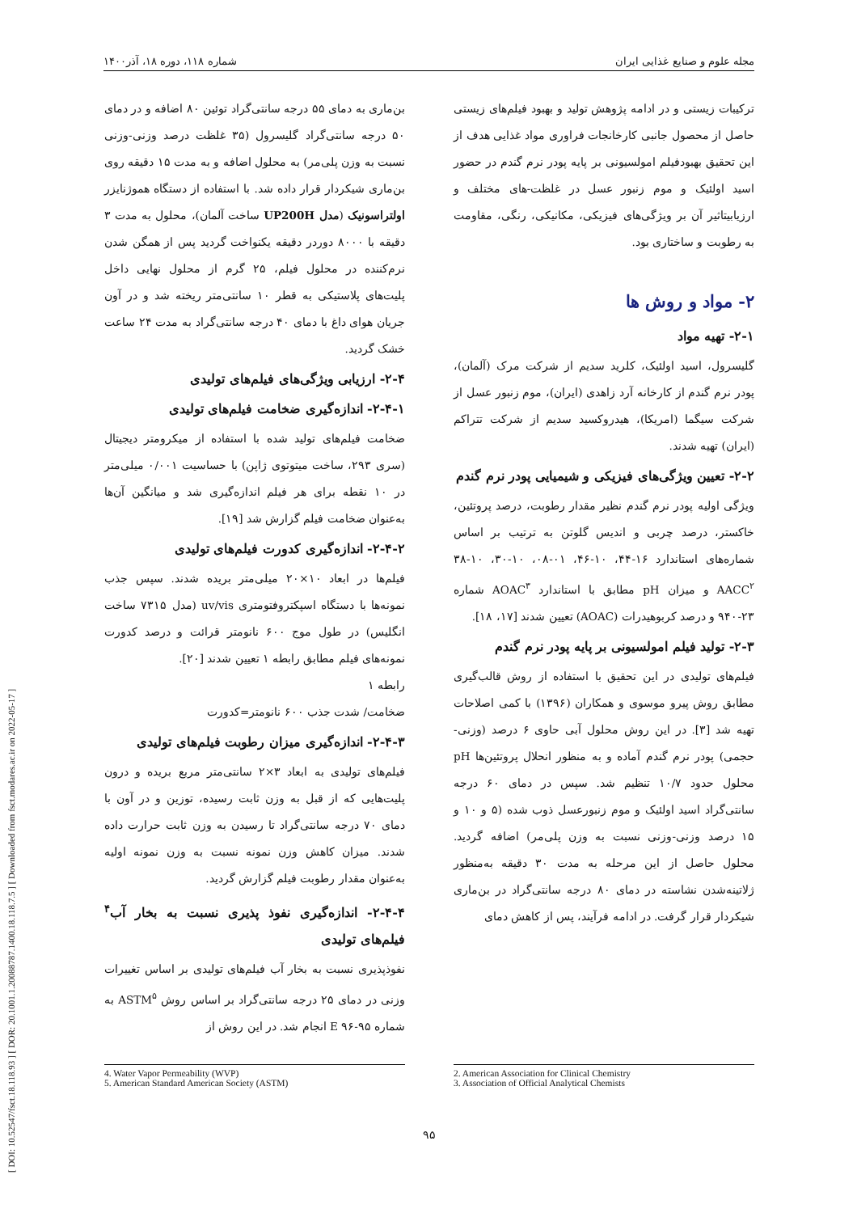[ DOI: 10.52547/fsct.18.118.93 ] [ DOR: 20.1001.1.20088787.1400.18.118.7.5 ] [ Downloaded from fsct.modares.ac.ir on 2022-05-17 ]
مجله علوم و صنایع غذایی ایران شماره ۱۱۸، دوره ۱۸، آذر۱۴۰۰
ترکیبات زیستی و در ادامه پژوهش تولید و بهبود فیلم‌های زیستی حاصل از محصول جانبی کارخانجات فراوری مواد غذایی هدف از این تحقیق بهبودفیلم امولسیونی بر پایه پودر نرم گندم در حضور اسید اولئیک و موم زنبور عسل در غلظت-های مختلف و ارزیابیتاثیر آن بر ویژگی‌های فیزیکی، مکانیکی، رنگی، مقاومت به رطوبت و ساختاری بود.
۲- مواد و روش ها
۲-۱- تهیه مواد
گلیسرول، اسید اولئیک، کلرید سدیم از شرکت مرک (آلمان)، پودر نرم گندم از کارخانه آرد زاهدی (ایران)، موم زنبور عسل از شرکت سیگما (امریکا)، هیدروکسید سدیم از شرکت تتراکم (ایران) تهیه شدند.
۲-۲- تعیین ویژگی‌های فیزیکی و شیمیایی پودر نرم گندم
ویژگی اولیه پودر نرم گندم نظیر مقدار رطوبت، درصد پروتئین، خاکستر، درصد چربی و اندیس گلوتن به ترتیب بر اساس شماره‌های استاندارد ۱۶-۴۴، ۱۰-۴۶، ۰۱-۰۸، ۱۰-۳۰، ۱۰-۳۸ AACC<sup>۲</sup> و میزان pH مطابق با استاندارد AOAC<sup>۳</sup> شماره ۲۳-۹۴۰ و درصد کربوهیدرات (AOAC) تعیین شدند [۱۷، ۱۸].
۲-۳- تولید فیلم امولسیونی بر پایه پودر نرم گندم
فیلم‌های تولیدی در این تحقیق با استفاده از روش قالب‌گیری مطابق روش پیرو موسوی و همکاران (۱۳۹۶) با کمی اصلاحات تهیه شد [۳]. در این روش محلول آبی حاوی ۶ درصد (وزنی-حجمی) پودر نرم گندم آماده و به منظور انحلال پروتئین‌ها pH محلول حدود ۱۰/۷ تنظیم شد. سپس در دمای ۶۰ درجه سانتی‌گراد اسید اولئیک و موم زنبورعسل ذوب شده (۵ و ۱۰ و ۱۵ درصد وزنی-وزنی نسبت به وزن پلی‌مر) اضافه گردید. محلول حاصل از این مرحله به مدت ۳۰ دقیقه به‌منظور ژلاتینه‌شدن نشاسته در دمای ۸۰ درجه سانتی‌گراد در بن‌ماری شیکردار قرار گرفت. در ادامه فرآیند، پس از کاهش دمای
بن‌ماری به دمای ۵۵ درجه سانتی‌گراد توئین ۸۰ اضافه و در دمای ۵۰ درجه سانتی‌گراد گلیسرول (۳۵ غلظت درصد وزنی-وزنی نسبت به وزن پلی‌مر) به محلول اضافه و به مدت ۱۵ دقیقه روی بن‌ماری شیکردار قرار داده شد. با استفاده از دستگاه هموژنایزر اولتراسونیک (مدل UP200H ساخت آلمان)، محلول به مدت ۳ دقیقه با ۸۰۰۰ دوردر دقیقه یکنواخت گردید پس از همگن شدن نرم‌کننده در محلول فیلم، ۲۵ گرم از محلول نهایی داخل پلیت‌های پلاستیکی به قطر ۱۰ سانتی‌متر ریخته شد و در آون جریان هوای داغ با دمای ۴۰ درجه سانتی‌گراد به مدت ۲۴ ساعت خشک گردید.
۲-۴- ارزیابی ویژگی‌های فیلم‌های تولیدی
۲-۴-۱- اندازه‌گیری ضخامت فیلم‌های تولیدی
ضخامت فیلم‌های تولید شده با استفاده از میکرومتر دیجیتال (سری ۲۹۳، ساخت میتوتوی ژاپن) با حساسیت ۰/۰۰۱ میلی‌متر در ۱۰ نقطه برای هر فیلم اندازه‌گیری شد و میانگین آن‌ها به‌عنوان ضخامت فیلم گزارش شد [۱۹].
۲-۴-۲- اندازه‌گیری کدورت فیلم‌های تولیدی
فیلم‌ها در ابعاد ۱۰×۲۰ میلی‌متر بریده شدند. سپس جذب نمونه‌ها با دستگاه اسپکتروفتومتری uv/vis (مدل ۷۳۱۵ ساخت انگلیس) در طول موج ۶۰۰ نانومتر قرائت و درصد کدورت نمونه‌های فیلم مطابق رابطه ۱ تعیین شدند [۲۰].
رابطه ۱
ضخامت/ شدت جذب ۶۰۰ نانومتر=کدورت
۲-۴-۳- اندازه‌گیری میزان رطوبت فیلم‌های تولیدی
فیلم‌های تولیدی به ابعاد ۳×۲ سانتی‌متر مربع بریده و درون پلیت‌هایی که از قبل به وزن ثابت رسیده، توزین و در آون با دمای ۷۰ درجه سانتی‌گراد تا رسیدن به وزن ثابت حرارت داده شدند. میزان کاهش وزن نمونه نسبت به وزن نمونه اولیه به‌عنوان مقدار رطوبت فیلم گزارش گردید.
۲-۴-۴- اندازه‌گیری نفوذ پذیری نسبت به بخار آب<sup>۴</sup> فیلم‌های تولیدی
نفوذپذیری نسبت به بخار آب فیلم‌های تولیدی بر اساس تغییرات وزنی در دمای ۲۵ درجه سانتی‌گراد بر اساس روش ASTM<sup>۵</sup> به شماره ۹۵-۹۶ E انجام شد. در این روش از
2. American Association for Clinical Chemistry
3. Association of Official Analytical Chemists
4. Water Vapor Permeability (WVP)
5. American Standard American Society (ASTM)
۹۵